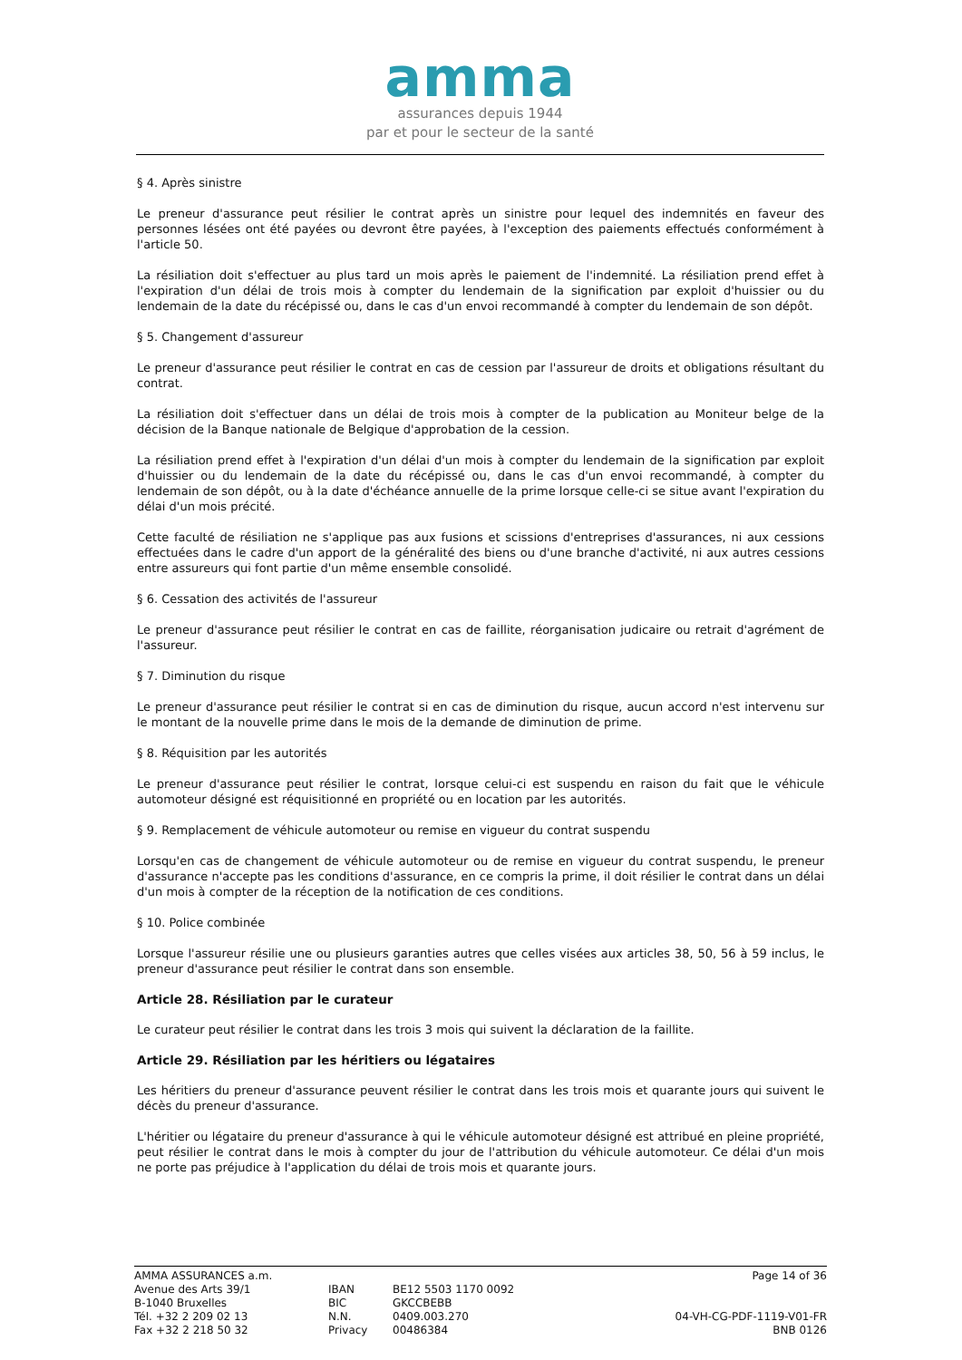amma
assurances depuis 1944
par et pour le secteur de la santé
§ 4. Après sinistre
Le preneur d'assurance peut résilier le contrat après un sinistre pour lequel des indemnités en faveur des personnes lésées ont été payées ou devront être payées, à l'exception des paiements effectués conformément à l'article 50.
La résiliation doit s'effectuer au plus tard un mois après le paiement de l'indemnité. La résiliation prend effet à l'expiration d'un délai de trois mois à compter du lendemain de la signification par exploit d'huissier ou du lendemain de la date du récépissé ou, dans le cas d'un envoi recommandé à compter du lendemain de son dépôt.
§ 5. Changement d'assureur
Le preneur d'assurance peut résilier le contrat en cas de cession par l'assureur de droits et obligations résultant du contrat.
La résiliation doit s'effectuer dans un délai de trois mois à compter de la publication au Moniteur belge de la décision de la Banque nationale de Belgique d'approbation de la cession.
La résiliation prend effet à l'expiration d'un délai d'un mois à compter du lendemain de la signification par exploit d'huissier ou du lendemain de la date du récépissé ou, dans le cas d'un envoi recommandé, à compter du lendemain de son dépôt, ou à la date d'échéance annuelle de la prime lorsque celle-ci se situe avant l'expiration du délai d'un mois précité.
Cette faculté de résiliation ne s'applique pas aux fusions et scissions d'entreprises d'assurances, ni aux cessions effectuées dans le cadre d'un apport de la généralité des biens ou d'une branche d'activité, ni aux autres cessions entre assureurs qui font partie d'un même ensemble consolidé.
§ 6. Cessation des activités de l'assureur
Le preneur d'assurance peut résilier le contrat en cas de faillite, réorganisation judicaire ou retrait d'agrément de l'assureur.
§ 7. Diminution du risque
Le preneur d'assurance peut résilier le contrat si en cas de diminution du risque, aucun accord n'est intervenu sur le montant de la nouvelle prime dans le mois de la demande de diminution de prime.
§ 8. Réquisition par les autorités
Le preneur d'assurance peut résilier le contrat, lorsque celui-ci est suspendu en raison du fait que le véhicule automoteur désigné est réquisitionné en propriété ou en location par les autorités.
§ 9. Remplacement de véhicule automoteur ou remise en vigueur du contrat suspendu
Lorsqu'en cas de changement de véhicule automoteur ou de remise en vigueur du contrat suspendu, le preneur d'assurance n'accepte pas les conditions d'assurance, en ce compris la prime, il doit résilier le contrat dans un délai d'un mois à compter de la réception de la notification de ces conditions.
§ 10. Police combinée
Lorsque l'assureur résilie une ou plusieurs garanties autres que celles visées aux articles 38, 50, 56 à 59 inclus, le preneur d'assurance peut résilier le contrat dans son ensemble.
Article 28. Résiliation par le curateur
Le curateur peut résilier le contrat dans les trois 3 mois qui suivent la déclaration de la faillite.
Article 29. Résiliation par les héritiers ou légataires
Les héritiers du preneur d'assurance peuvent résilier le contrat dans les trois mois et quarante jours qui suivent le décès du preneur d'assurance.
L'héritier ou légataire du preneur d'assurance à qui le véhicule automoteur désigné est attribué en pleine propriété, peut résilier le contrat dans le mois à compter du jour de l'attribution du véhicule automoteur. Ce délai d'un mois ne porte pas préjudice à l'application du délai de trois mois et quarante jours.
AMMA ASSURANCES a.m.
Avenue des Arts 39/1
B-1040 Bruxelles
Tél. +32 2 209 02 13
Fax +32 2 218 50 32
IBAN
BIC
N.N.
Privacy
BE12 5503 1170 0092
GKCCBEBB
0409.003.270
00486384
Page 14 of 36
04-VH-CG-PDF-1119-V01-FR
BNB 0126